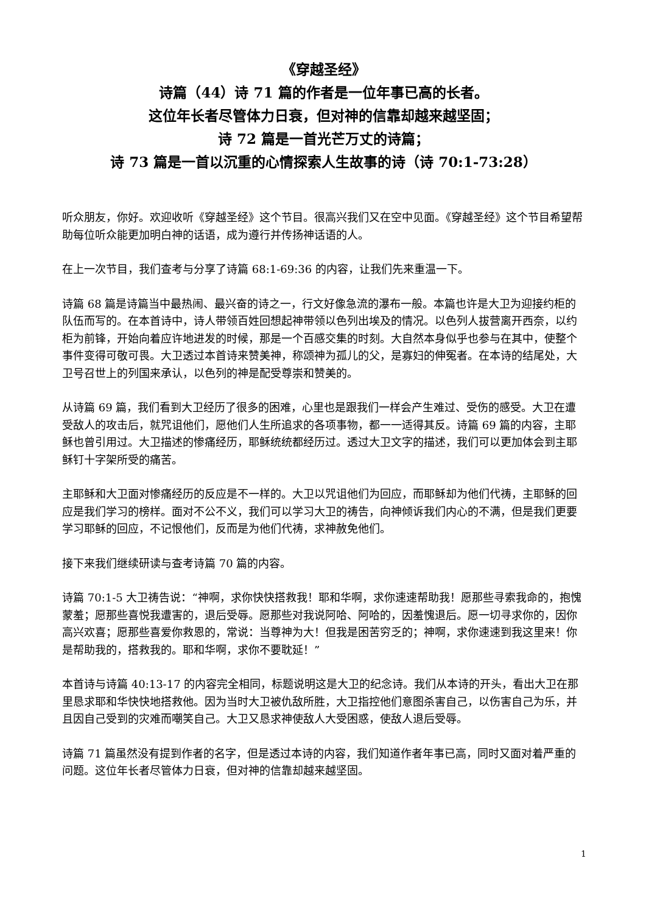《穿越圣经》
诗篇（44）诗 71 篇的作者是一位年事已高的长者。
这位年长者尽管体力日衰，但对神的信靠却越来越坚固；
诗 72 篇是一首光芒万丈的诗篇；
诗 73 篇是一首以沉重的心情探索人生故事的诗（诗 70:1-73:28）
听众朋友，你好。欢迎收听《穿越圣经》这个节目。很高兴我们又在空中见面。《穿越圣经》这个节目希望帮助每位听众能更加明白神的话语，成为遵行并传扬神话语的人。
在上一次节目，我们查考与分享了诗篇 68:1-69:36 的内容，让我们先来重温一下。
诗篇 68 篇是诗篇当中最热闹、最兴奋的诗之一，行文好像急流的瀑布一般。本篇也许是大卫为迎接约柜的队伍而写的。在本首诗中，诗人带领百姓回想起神带领以色列出埃及的情况。以色列人拔营离开西奈，以约柜为前锋，开始向着应许地进发的时候，那是一个百感交集的时刻。大自然本身似乎也参与在其中，使整个事件变得可敬可畏。大卫透过本首诗来赞美神，称颂神为孤儿的父，是寡妇的伸冤者。在本诗的结尾处，大卫号召世上的列国来承认，以色列的神是配受尊崇和赞美的。
从诗篇 69 篇，我们看到大卫经历了很多的困难，心里也是跟我们一样会产生难过、受伤的感受。大卫在遭受敌人的攻击后，就咒诅他们，愿他们人生所追求的各项事物，都一一适得其反。诗篇 69 篇的内容，主耶稣也曾引用过。大卫描述的惨痛经历，耶稣统统都经历过。透过大卫文字的描述，我们可以更加体会到主耶稣钉十字架所受的痛苦。
主耶稣和大卫面对惨痛经历的反应是不一样的。大卫以咒诅他们为回应，而耶稣却为他们代祷，主耶稣的回应是我们学习的榜样。面对不公不义，我们可以学习大卫的祷告，向神倾诉我们内心的不满，但是我们更要学习耶稣的回应，不记恨他们，反而是为他们代祷，求神赦免他们。
接下来我们继续研读与查考诗篇 70 篇的内容。
诗篇 70:1-5 大卫祷告说：“神啊，求你快快搭救我！耶和华啊，求你速速帮助我！愿那些寻索我命的，抱愧蒙羞；愿那些喜悦我遭害的，退后受辱。愿那些对我说阿哈、阿哈的，因羞愧退后。愿一切寻求你的，因你高兴欢喜；愿那些喜爱你救恩的，常说：当尊神为大！但我是困苦穷乏的；神啊，求你速速到我这里来！你是帮助我的，搭救我的。耶和华啊，求你不要耽延！”
本首诗与诗篇 40:13-17 的内容完全相同，标题说明这是大卫的纪念诗。我们从本诗的开头，看出大卫在那里恳求耶和华快快地搭救他。因为当时大卫被仇敌所胜，大卫指控他们意图杀害自己，以伤害自己为乐，并且因自己受到的灾难而嘲笑自己。大卫又恳求神使敌人大受困惑，使敌人退后受辱。
诗篇 71 篇虽然没有提到作者的名字，但是透过本诗的内容，我们知道作者年事已高，同时又面对着严重的问题。这位年长者尽管体力日衰，但对神的信靠却越来越坚固。
1